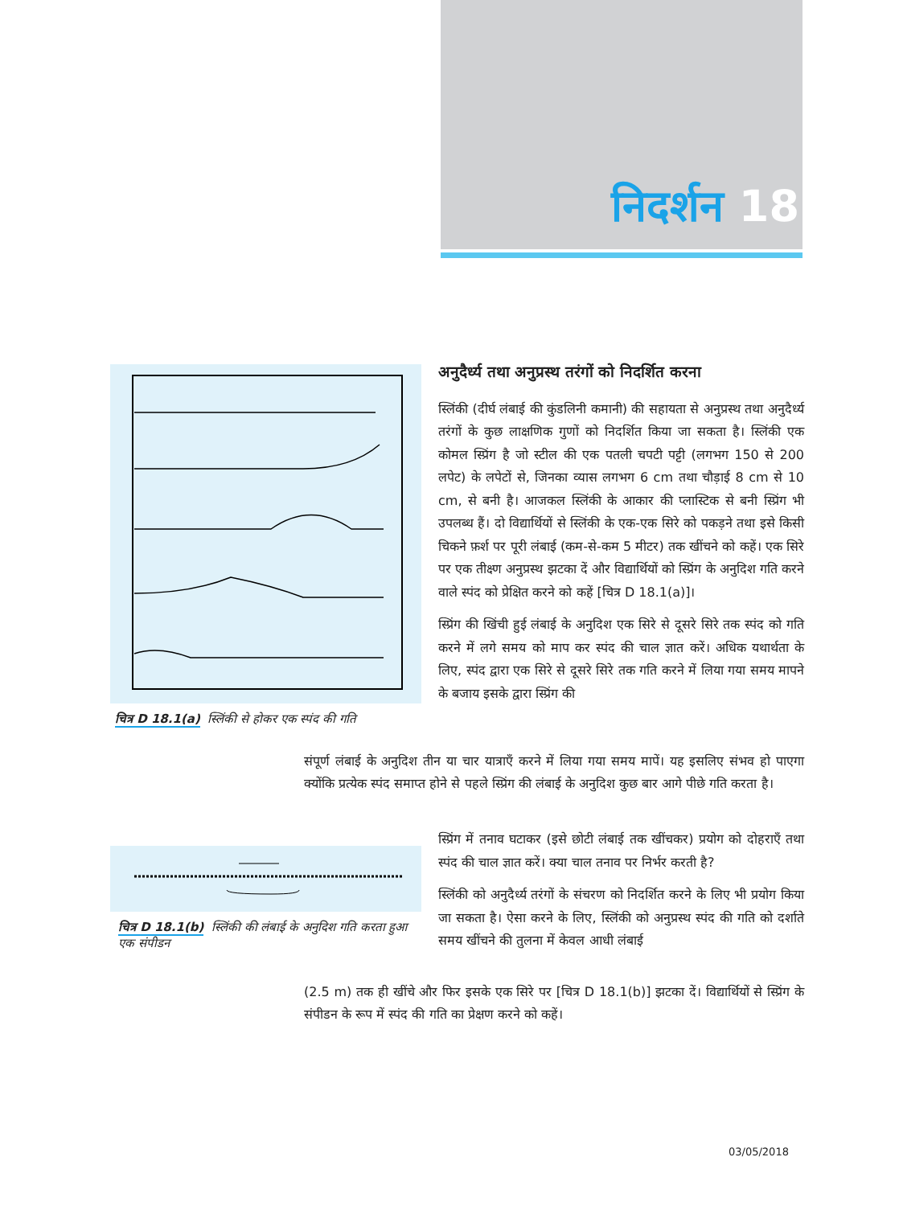निदर्शन 18
चित्र D 18.1(a) स्लिंकी से होकर एक स्पंद की गति
चित्र D 18.1(b) स्लिंकी की लंबाई के अनुदिश गति करता हुआ एक संपीडन
अनुदैर्ध्य तथा अनुप्रस्थ तरंगों को निदर्शित करना
स्लिंकी (दीर्घ लंबाई की कुंडलिनी कमानी) की सहायता से अनुप्रस्थ तथा अनुदैर्ध्य तरंगों के कुछ लाक्षणिक गुणों को निदर्शित किया जा सकता है। स्लिंकी एक कोमल स्प्रिंग है जो स्टील की एक पतली चपटी पट्टी (लगभग 150 से 200 लपेट) के लपेटों से, जिनका व्यास लगभग 6 cm तथा चौड़ाई 8 cm से 10 cm, से बनी है। आजकल स्लिंकी के आकार की प्लास्टिक से बनी स्प्रिंग भी उपलब्ध हैं। दो विद्यार्थियों से स्लिंकी के एक-एक सिरे को पकड़ने तथा इसे किसी चिकने फ़र्श पर पूरी लंबाई (कम-से-कम 5 मीटर) तक खींचने को कहें। एक सिरे पर एक तीक्ष्ण अनुप्रस्थ झटका दें और विद्यार्थियों को स्प्रिंग के अनुदिश गति करने वाले स्पंद को प्रेक्षित करने को कहें [चित्र D 18.1(a)]।
स्प्रिंग की खिंची हुई लंबाई के अनुदिश एक सिरे से दूसरे सिरे तक स्पंद को गति करने में लगे समय को माप कर स्पंद की चाल ज्ञात करें। अधिक यथार्थता के लिए, स्पंद द्वारा एक सिरे से दूसरे सिरे तक गति करने में लिया गया समय मापने के बजाय इसके द्वारा स्प्रिंग की
संपूर्ण लंबाई के अनुदिश तीन या चार यात्राएँ करने में लिया गया समय मापें। यह इसलिए संभव हो पाएगा क्योंकि प्रत्येक स्पंद समाप्त होने से पहले स्प्रिंग की लंबाई के अनुदिश कुछ बार आगे पीछे गति करता है।
स्प्रिंग में तनाव घटाकर (इसे छोटी लंबाई तक खींचकर) प्रयोग को दोहराएँ तथा स्पंद की चाल ज्ञात करें। क्या चाल तनाव पर निर्भर करती है?
स्लिंकी को अनुदैर्ध्य तरंगों के संचरण को निदर्शित करने के लिए भी प्रयोग किया जा सकता है। ऐसा करने के लिए, स्लिंकी को अनुप्रस्थ स्पंद की गति को दर्शाते समय खींचने की तुलना में केवल आधी लंबाई
(2.5 m) तक ही खींचे और फिर इसके एक सिरे पर [चित्र D 18.1(b)] झटका दें। विद्यार्थियों से स्प्रिंग के संपीडन के रूप में स्पंद की गति का प्रेक्षण करने को कहें।
03/05/2018